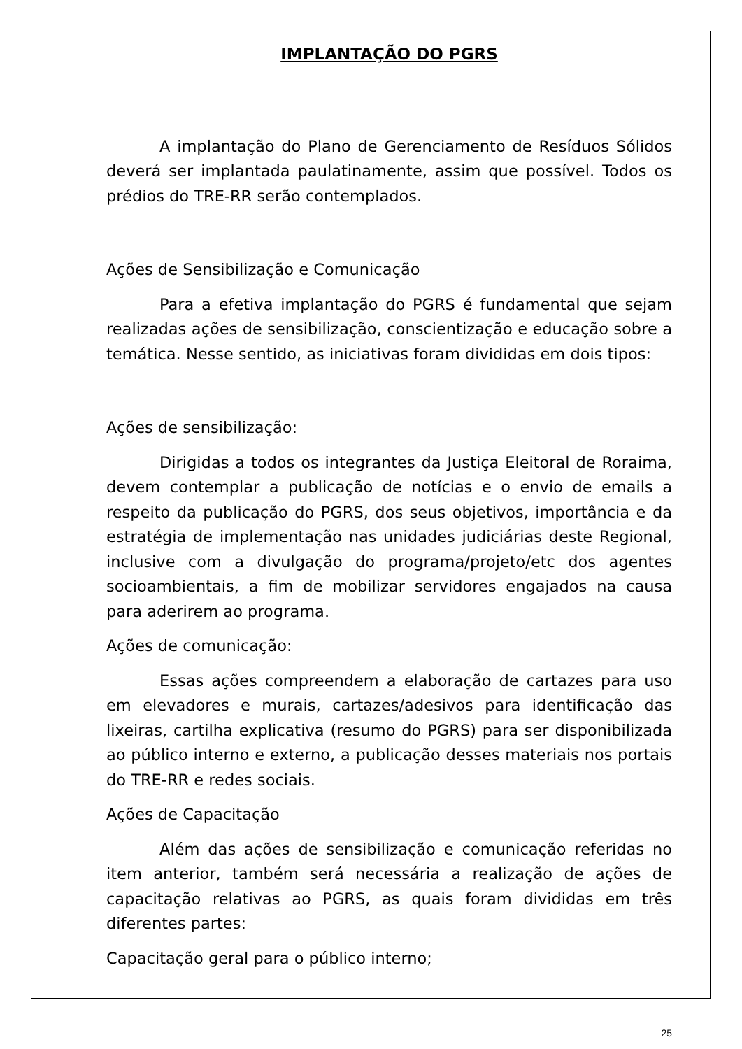IMPLANTAÇÃO DO PGRS
A implantação do Plano de Gerenciamento de Resíduos Sólidos deverá ser implantada paulatinamente, assim que possível. Todos os prédios do TRE-RR serão contemplados.
Ações de Sensibilização e Comunicação
Para a efetiva implantação do PGRS é fundamental que sejam realizadas ações de sensibilização, conscientização e educação sobre a temática. Nesse sentido, as iniciativas foram divididas em dois tipos:
Ações de sensibilização:
Dirigidas a todos os integrantes da Justiça Eleitoral de Roraima, devem contemplar a publicação de notícias e o envio de emails a respeito da publicação do PGRS, dos seus objetivos, importância e da estratégia de implementação nas unidades judiciárias deste Regional, inclusive com a divulgação do programa/projeto/etc dos agentes socioambientais, a fim de mobilizar servidores engajados na causa para aderirem ao programa.
Ações de comunicação:
Essas ações compreendem a elaboração de cartazes para uso em elevadores e murais, cartazes/adesivos para identificação das lixeiras, cartilha explicativa (resumo do PGRS) para ser disponibilizada ao público interno e externo, a publicação desses materiais nos portais do TRE-RR e redes sociais.
Ações de Capacitação
Além das ações de sensibilização e comunicação referidas no item anterior, também será necessária a realização de ações de capacitação relativas ao PGRS, as quais foram divididas em três diferentes partes:
Capacitação geral para o público interno;
25